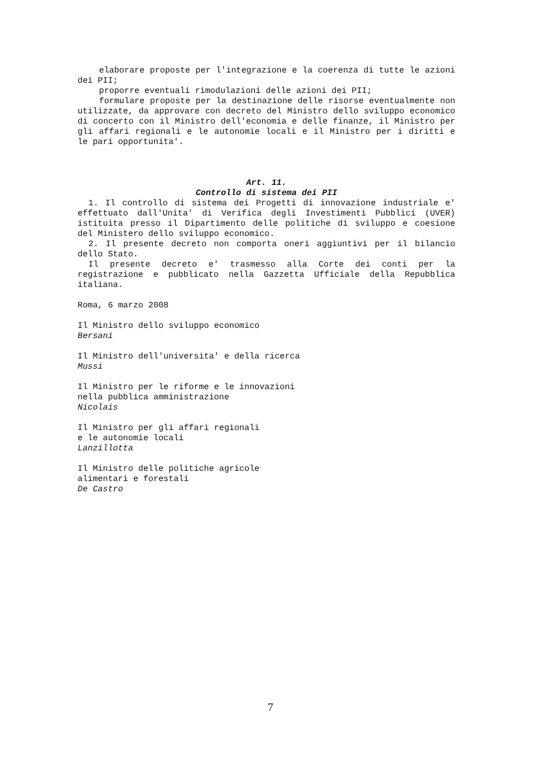elaborare proposte per l'integrazione e la coerenza di tutte le azioni dei PII;
proporre eventuali rimodulazioni delle azioni dei PII;
formulare proposte per la destinazione delle risorse eventualmente non utilizzate, da approvare con decreto del Ministro dello sviluppo economico di concerto con il Ministro dell'economia e delle finanze, il Ministro per gli affari regionali e le autonomie locali e il Ministro per i diritti e le pari opportunita'.
Art. 11.
Controllo di sistema dei PII
1. Il controllo di sistema dei Progetti di innovazione industriale e' effettuato dall'Unita' di Verifica degli Investimenti Pubblici (UVER) istituita presso il Dipartimento delle politiche di sviluppo e coesione del Ministero dello sviluppo economico.
2. Il presente decreto non comporta oneri aggiuntivi per il bilancio dello Stato.
Il presente decreto e' trasmesso alla Corte dei conti per la registrazione e pubblicato nella Gazzetta Ufficiale della Repubblica italiana.
Roma, 6 marzo 2008
Il Ministro dello sviluppo economico
Bersani
Il Ministro dell'universita' e della ricerca
Mussi
Il Ministro per le riforme e le innovazioni
nella pubblica amministrazione
Nicolais
Il Ministro per gli affari regionali
e le autonomie locali
Lanzillotta
Il Ministro delle politiche agricole
alimentari e forestali
De Castro
7